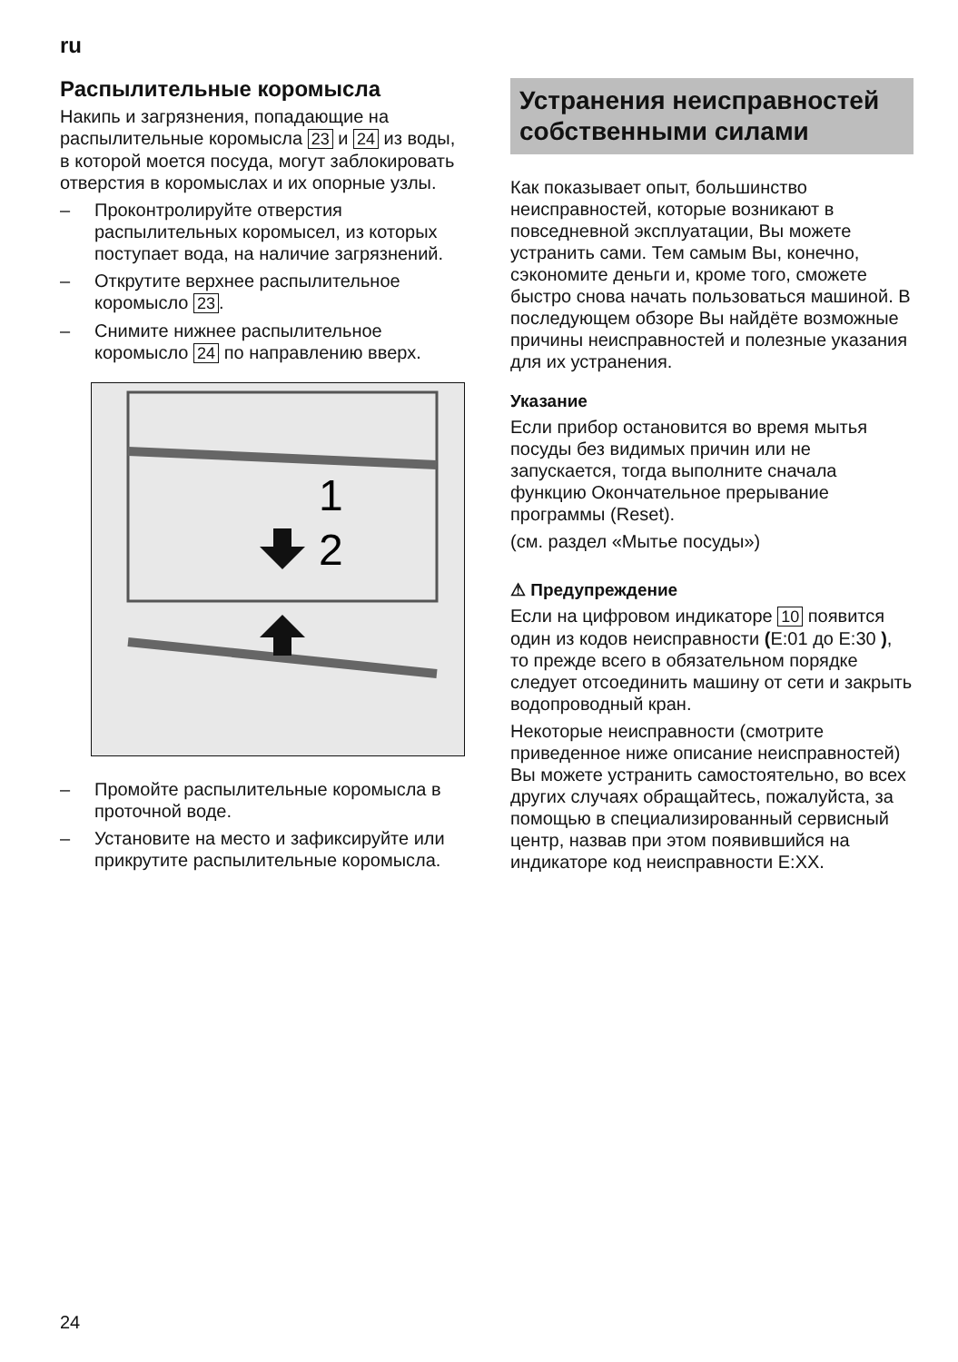ru
Распылительные коромысла
Накипь и загрязнения, попадающие на распылительные коромысла 23 и 24 из воды, в которой моется посуда, могут заблокировать отверстия в коромыслах и их опорные узлы.
– Проконтролируйте отверстия распылительных коромысел, из которых поступает вода, на наличие загрязнений.
– Открутите верхнее распылительное коромысло 23.
– Снимите нижнее распылительное коромысло 24 по направлению вверх.
1
2
– Промойте распылительные коромысла в проточной воде.
– Установите на место и зафиксируйте или прикрутите распылительные коромысла.
Устранения неисправностей собственными силами
Как показывает опыт, большинство неисправностей, которые возникают в повседневной эксплуатации, Вы можете устранить сами. Тем самым Вы, конечно, сэкономите деньги и, кроме того, сможете быстро снова начать пользоваться машиной. В последующем обзоре Вы найдёте возможные причины неисправностей и полезные указания для их устранения.
Указание
Если прибор остановится во время мытья посуды без видимых причин или не запускается, тогда выполните сначала функцию Окончательное прерывание программы (Reset).
(см. раздел «Мытье посуды»)
⚠ Предупреждение
Если на цифровом индикаторе 10 появится один из кодов неисправности (E:01 до E:30 ), то прежде всего в обязательном порядке следует отсоединить машину от сети и закрыть водопроводный кран.
Некоторые неисправности (смотрите приведенное ниже описание неисправностей) Вы можете устранить самостоятельно, во всех других случаях обращайтесь, пожалуйста, за помощью в специализированный сервисный центр, назвав при этом появившийся на индикаторе код неисправности E:XX.
24